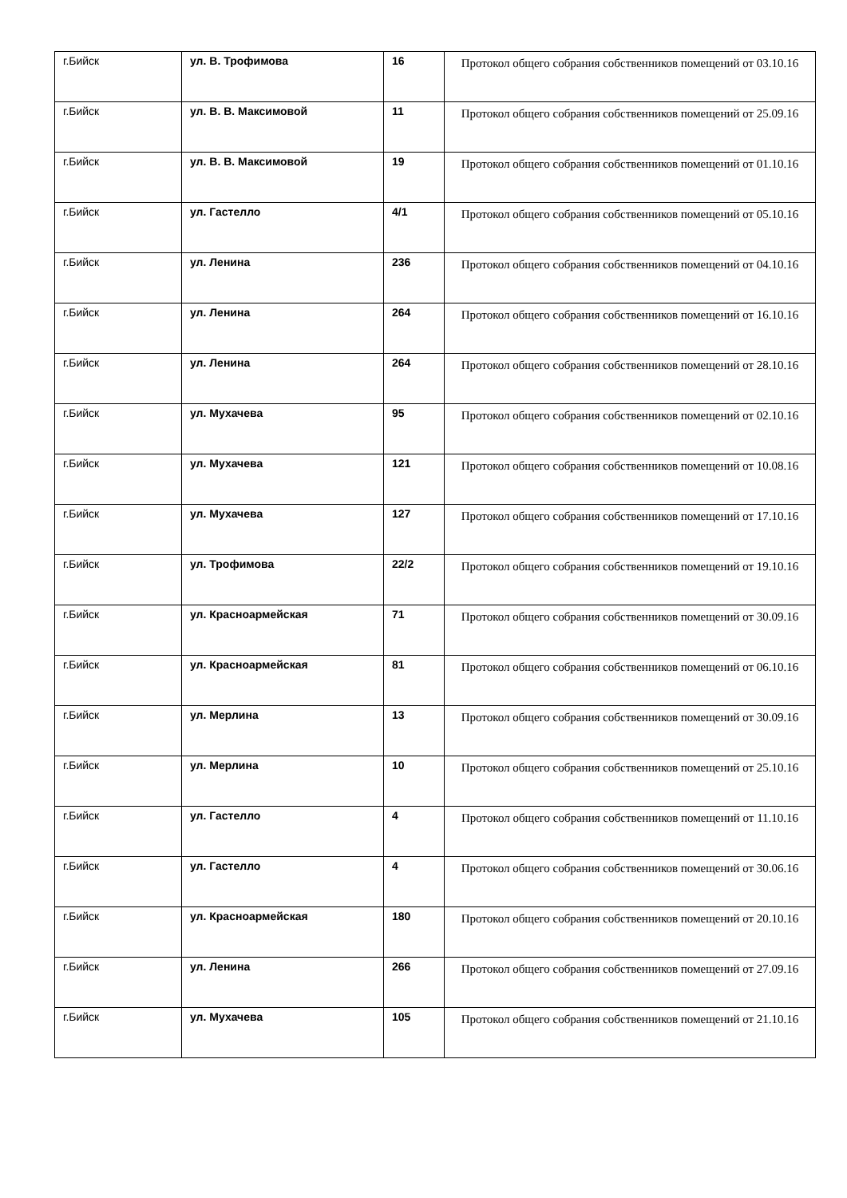| г.Бийск | ул. В. Трофимова | 16 | Протокол общего собрания собственников помещений от 03.10.16 |
| г.Бийск | ул. В. В. Максимовой | 11 | Протокол общего собрания собственников помещений от 25.09.16 |
| г.Бийск | ул. В. В. Максимовой | 19 | Протокол общего собрания собственников помещений от 01.10.16 |
| г.Бийск | ул. Гастелло | 4/1 | Протокол общего собрания собственников помещений от 05.10.16 |
| г.Бийск | ул. Ленина | 236 | Протокол общего собрания собственников помещений от 04.10.16 |
| г.Бийск | ул. Ленина | 264 | Протокол общего собрания собственников помещений от 16.10.16 |
| г.Бийск | ул. Ленина | 264 | Протокол общего собрания собственников помещений от 28.10.16 |
| г.Бийск | ул. Мухачева | 95 | Протокол общего собрания собственников помещений от 02.10.16 |
| г.Бийск | ул. Мухачева | 121 | Протокол общего собрания собственников помещений от 10.08.16 |
| г.Бийск | ул. Мухачева | 127 | Протокол общего собрания собственников помещений от 17.10.16 |
| г.Бийск | ул. Трофимова | 22/2 | Протокол общего собрания собственников помещений от 19.10.16 |
| г.Бийск | ул. Красноармейская | 71 | Протокол общего собрания собственников помещений от 30.09.16 |
| г.Бийск | ул. Красноармейская | 81 | Протокол общего собрания собственников помещений от 06.10.16 |
| г.Бийск | ул. Мерлина | 13 | Протокол общего собрания собственников помещений от 30.09.16 |
| г.Бийск | ул. Мерлина | 10 | Протокол общего собрания собственников помещений от 25.10.16 |
| г.Бийск | ул. Гастелло | 4 | Протокол общего собрания собственников помещений от 11.10.16 |
| г.Бийск | ул. Гастелло | 4 | Протокол общего собрания собственников помещений от 30.06.16 |
| г.Бийск | ул. Красноармейская | 180 | Протокол общего собрания собственников помещений от 20.10.16 |
| г.Бийск | ул. Ленина | 266 | Протокол общего собрания собственников помещений от 27.09.16 |
| г.Бийск | ул. Мухачева | 105 | Протокол общего собрания собственников помещений от 21.10.16 |